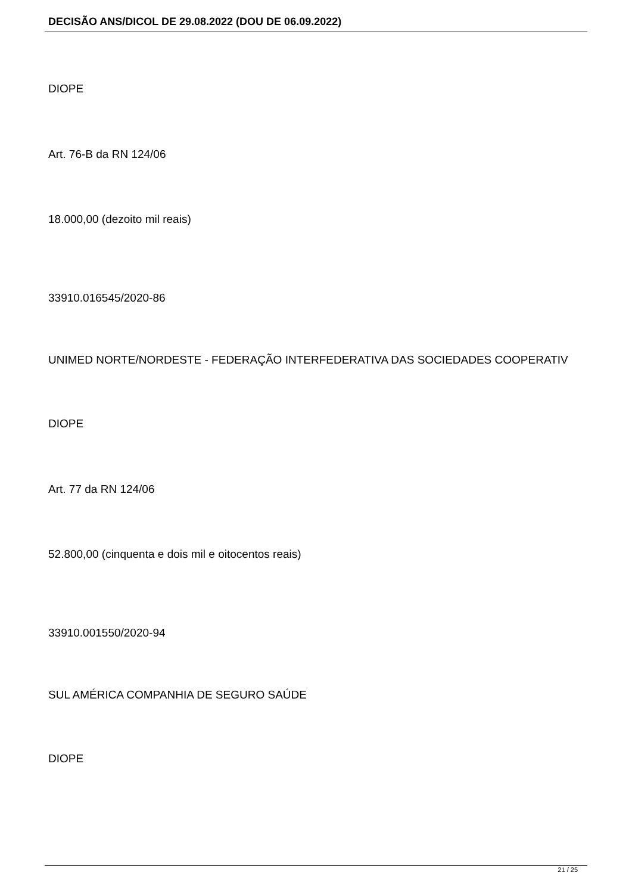DECISÃO ANS/DICOL DE 29.08.2022 (DOU DE 06.09.2022)
DIOPE
Art. 76-B da RN 124/06
18.000,00 (dezoito mil reais)
33910.016545/2020-86
UNIMED NORTE/NORDESTE - FEDERAÇÃO INTERFEDERATIVA DAS SOCIEDADES COOPERATIV
DIOPE
Art. 77 da RN 124/06
52.800,00 (cinquenta e dois mil e oitocentos reais)
33910.001550/2020-94
SUL AMÉRICA COMPANHIA DE SEGURO SAÚDE
DIOPE
21 / 25